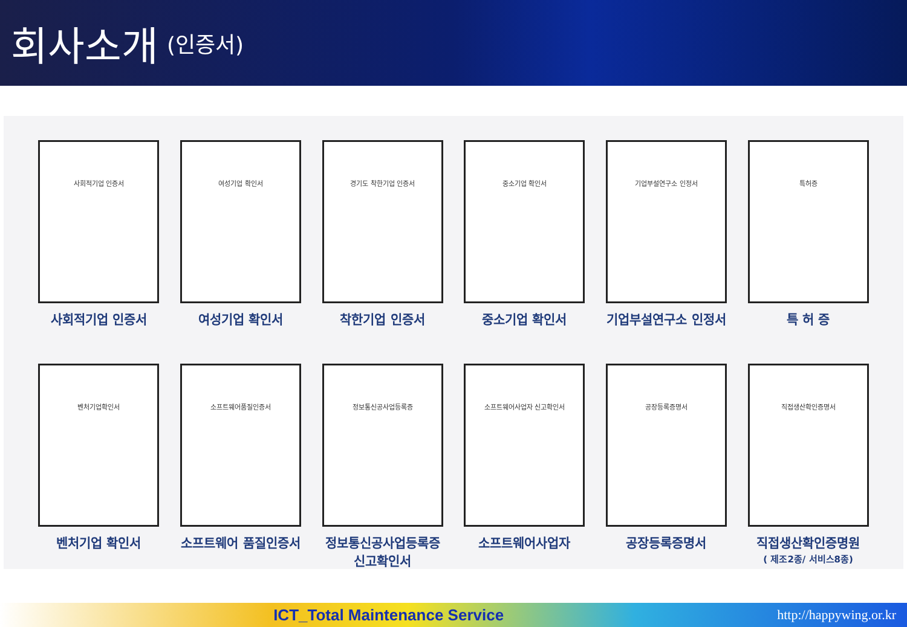회사소개
(인증서)
사회적기업 인증서
사회적기업 인증서
여성기업 확인서
여성기업 확인서
경기도 착한기업 인증서
착한기업 인증서
중소기업 확인서
중소기업 확인서
기업부설연구소 인정서
기업부설연구소 인정서
특허증
특 허 증
벤처기업확인서
벤처기업 확인서
소프트웨어품질인증서
소프트웨어 품질인증서
정보통신공사업등록증
정보통신공사업등록증
신고확인서
소프트웨어사업자 신고확인서
소프트웨어사업자
공장등록증명서
공장등록증명서
직접생산확인증명서
직접생산확인증명원
( 제조2종/ 서비스8종)
ICT_Total Maintenance Service
http://happywing.or.kr